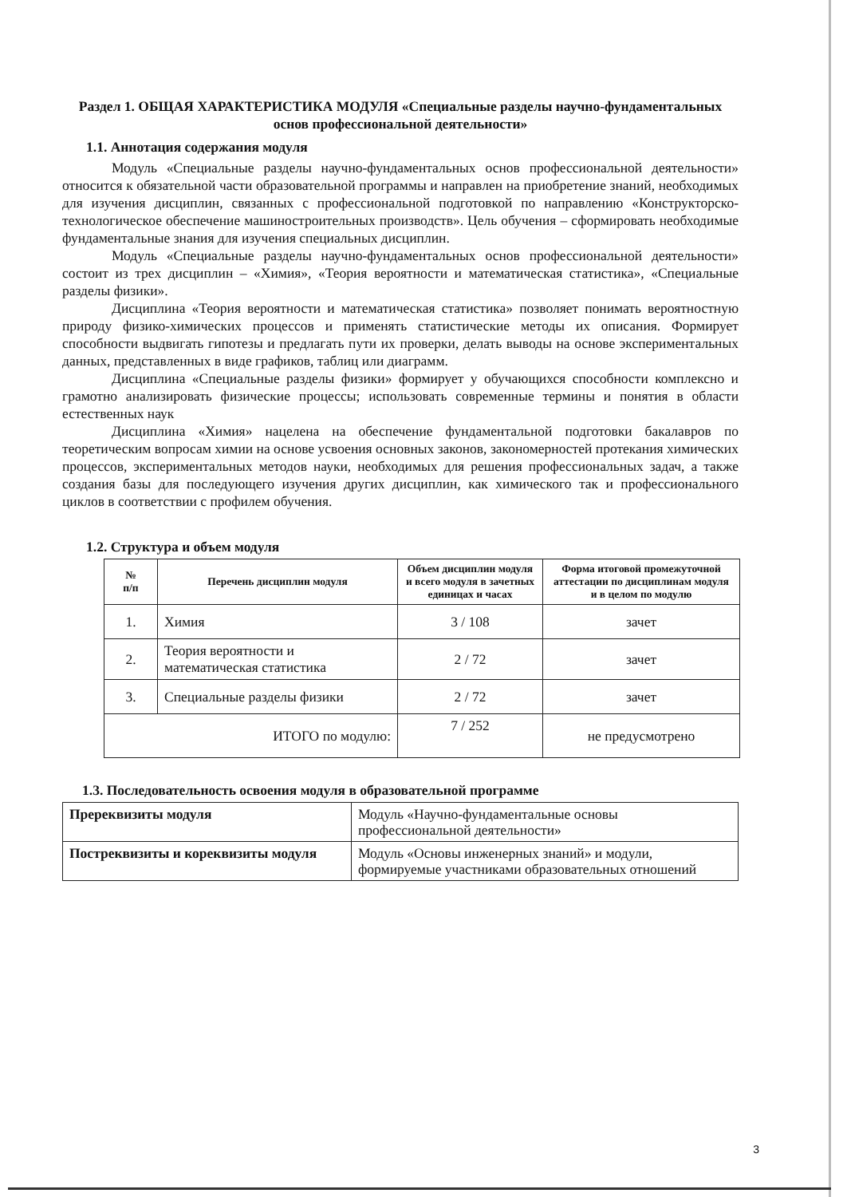Раздел 1. ОБЩАЯ ХАРАКТЕРИСТИКА МОДУЛЯ «Специальные разделы научно-фундаментальных основ профессиональной деятельности»
1.1. Аннотация содержания модуля
Модуль «Специальные разделы научно-фундаментальных основ профессиональной деятельности» относится к обязательной части образовательной программы и направлен на приобретение знаний, необходимых для изучения дисциплин, связанных с профессиональной подготовкой по направлению «Конструкторско-технологическое обеспечение машиностроительных производств». Цель обучения – сформировать необходимые фундаментальные знания для изучения специальных дисциплин.
Модуль «Специальные разделы научно-фундаментальных основ профессиональной деятельности» состоит из трех дисциплин – «Химия», «Теория вероятности и математическая статистика», «Специальные разделы физики».
Дисциплина «Теория вероятности и математическая статистика» позволяет понимать вероятностную природу физико-химических процессов и применять статистические методы их описания. Формирует способности выдвигать гипотезы и предлагать пути их проверки, делать выводы на основе экспериментальных данных, представленных в виде графиков, таблиц или диаграмм.
Дисциплина «Специальные разделы физики» формирует у обучающихся способности комплексно и грамотно анализировать физические процессы; использовать современные термины и понятия в области естественных наук
Дисциплина «Химия» нацелена на обеспечение фундаментальной подготовки бакалавров по теоретическим вопросам химии на основе усвоения основных законов, закономерностей протекания химических процессов, экспериментальных методов науки, необходимых для решения профессиональных задач, а также создания базы для последующего изучения других дисциплин, как химического так и профессионального циклов в соответствии с профилем обучения.
1.2. Структура и объем модуля
| № п/п | Перечень дисциплин модуля | Объем дисциплин модуля и всего модуля в зачетных единицах и часах | Форма итоговой промежуточной аттестации по дисциплинам модуля и в целом по модулю |
| --- | --- | --- | --- |
| 1. | Химия | 3 / 108 | зачет |
| 2. | Теория вероятности и математическая статистика | 2 / 72 | зачет |
| 3. | Специальные разделы физики | 2 / 72 | зачет |
| ИТОГО по модулю: | | 7 / 252 | не предусмотрено |
1.3. Последовательность освоения модуля в образовательной программе
| Пререквизиты модуля | Модуль «Научно-фундаментальные основы профессиональной деятельности» |
| Постреквизиты и кореквизиты модуля | Модуль «Основы инженерных знаний» и модули, формируемые участниками образовательных отношений |
3